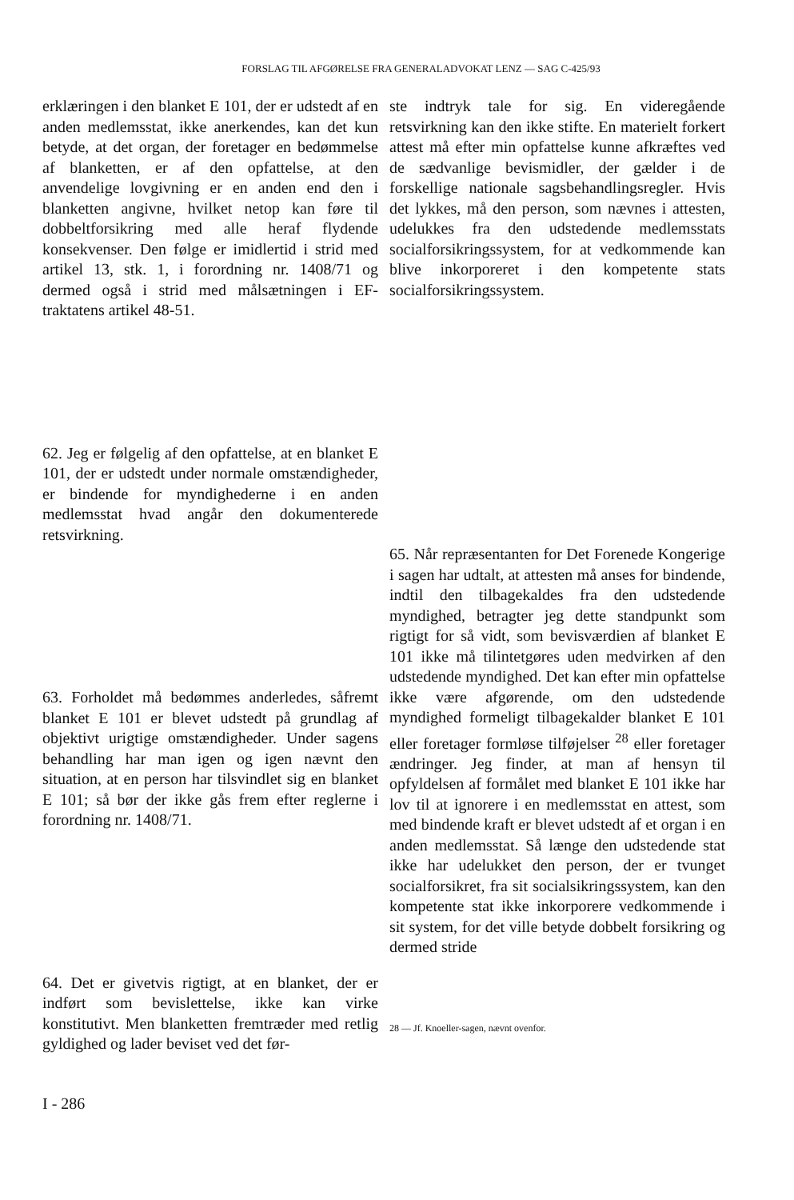FORSLAG TIL AFGØRELSE FRA GENERALADVOKAT LENZ — SAG C-425/93
erklæringen i den blanket E 101, der er udstedt af en anden medlemsstat, ikke anerkendes, kan det kun betyde, at det organ, der foretager en bedømmelse af blanketten, er af den opfattelse, at den anvendelige lovgivning er en anden end den i blanketten angivne, hvilket netop kan føre til dobbeltforsikring med alle heraf flydende konsekvenser. Den følge er imidlertid i strid med artikel 13, stk. 1, i forordning nr. 1408/71 og dermed også i strid med målsætningen i EF-traktatens artikel 48-51.
62. Jeg er følgelig af den opfattelse, at en blanket E 101, der er udstedt under normale omstændigheder, er bindende for myndighederne i en anden medlemsstat hvad angår den dokumenterede retsvirkning.
63. Forholdet må bedømmes anderledes, såfremt blanket E 101 er blevet udstedt på grundlag af objektivt urigtige omstændigheder. Under sagens behandling har man igen og igen nævnt den situation, at en person har tilsvindlet sig en blanket E 101; så bør der ikke gås frem efter reglerne i forordning nr. 1408/71.
64. Det er givetvis rigtigt, at en blanket, der er indført som bevislettelse, ikke kan virke konstitutivt. Men blanketten fremtræder med retlig gyldighed og lader beviset ved det før-
ste indtryk tale for sig. En videregående retsvirkning kan den ikke stifte. En materielt forkert attest må efter min opfattelse kunne afkræftes ved de sædvanlige bevismidler, der gælder i de forskellige nationale sagsbehandlingsregler. Hvis det lykkes, må den person, som nævnes i attesten, udelukkes fra den udstedende medlemsstats socialforsikringssystem, for at vedkommende kan blive inkorporeret i den kompetente stats socialforsikringssystem.
65. Når repræsentanten for Det Forenede Kongerige i sagen har udtalt, at attesten må anses for bindende, indtil den tilbagekaldes fra den udstedende myndighed, betragter jeg dette standpunkt som rigtigt for så vidt, som bevisværdien af blanket E 101 ikke må tilintetgøres uden medvirken af den udstedende myndighed. Det kan efter min opfattelse ikke være afgørende, om den udstedende myndighed formeligt tilbagekalder blanket E 101 eller foretager formløse tilføjelser <sup>28</sup> eller foretager ændringer. Jeg finder, at man af hensyn til opfyldelsen af formålet med blanket E 101 ikke har lov til at ignorere i en medlemsstat en attest, som med bindende kraft er blevet udstedt af et organ i en anden medlemsstat. Så længe den udstedende stat ikke har udelukket den person, der er tvunget socialforsikret, fra sit socialsikringssystem, kan den kompetente stat ikke inkorporere vedkommende i sit system, for det ville betyde dobbelt forsikring og dermed stride
28 — Jf. Knoeller-sagen, nævnt ovenfor.
I - 286